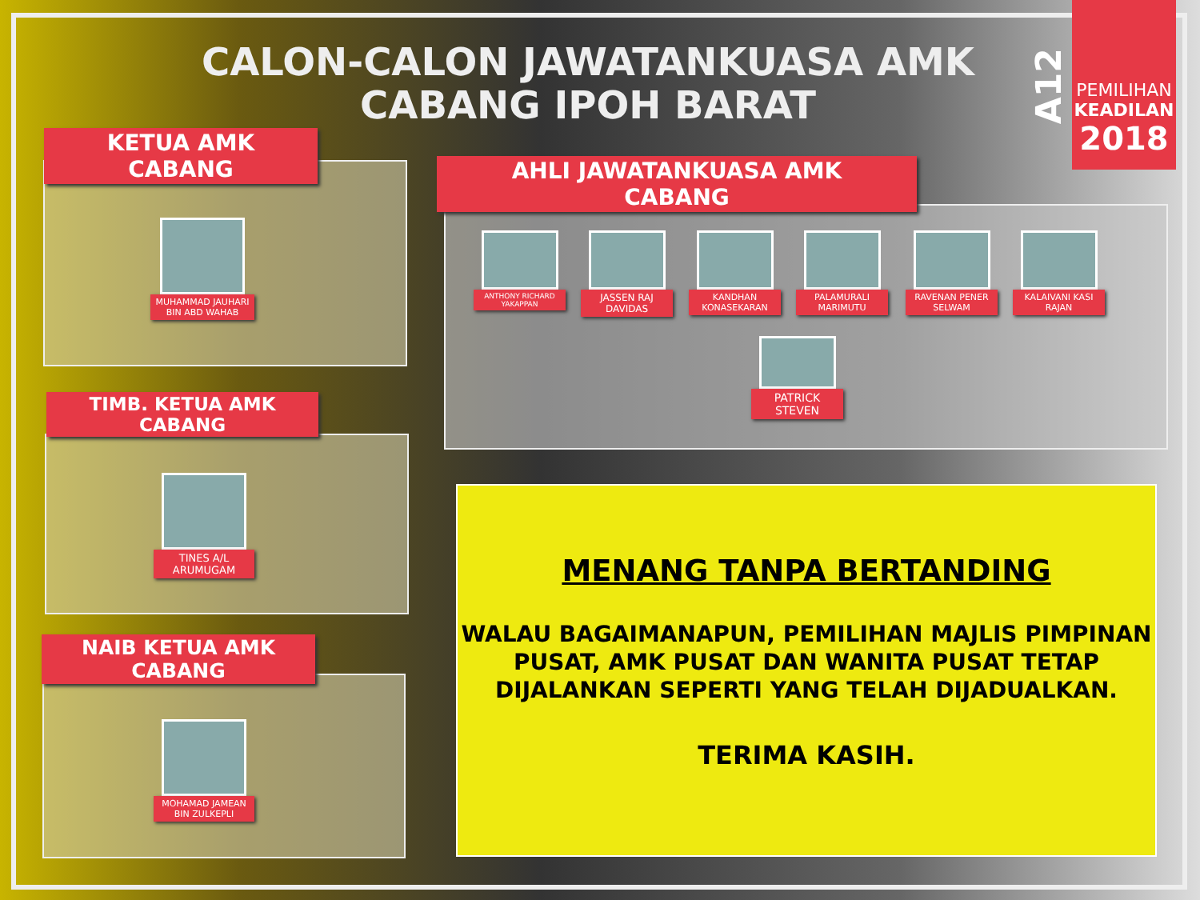CALON-CALON JAWATANKUASA AMK CABANG IPOH BARAT
A12
PEMILIHAN
KEADILAN
2018
KETUA AMK
CABANG
MUHAMMAD JAUHARI BIN ABD WAHAB
TIMB. KETUA AMK
CABANG
TINES A/L ARUMUGAM
NAIB KETUA AMK
CABANG
MOHAMAD JAMEAN BIN ZULKEPLI
AHLI JAWATANKUASA AMK
CABANG
ANTHONY RICHARD YAKAPPAN
JASSEN RAJ DAVIDAS
KANDHAN KONASEKARAN
PALAMURALI MARIMUTU
RAVENAN PENER SELWAM
KALAIVANI KASI RAJAN
PATRICK STEVEN
MENANG TANPA BERTANDING
WALAU BAGAIMANAPUN, PEMILIHAN MAJLIS PIMPINAN PUSAT, AMK PUSAT DAN WANITA PUSAT TETAP DIJALANKAN SEPERTI YANG TELAH DIJADUALKAN.
TERIMA KASIH.